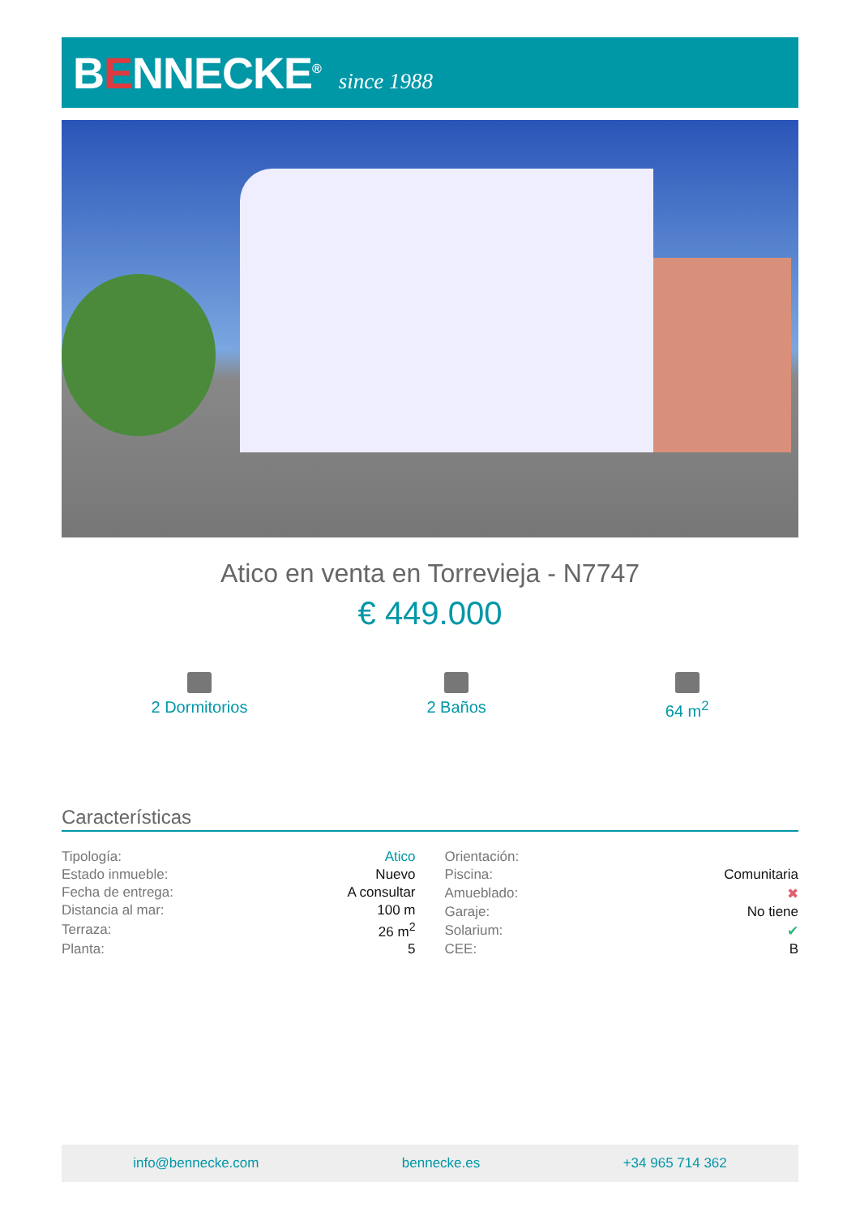BENNECKE<sup>®</sup>
since 1988
Atico en venta en Torrevieja - N7747
€ 449.000
2 Dormitorios 2 Baños 64 m<sup>2</sup>
Características
| Tipología: | Atico |
| Estado inmueble: | Nuevo |
| Fecha de entrega: | A consultar |
| Distancia al mar: | 100 m |
| Terraza: | 26 m<sup>2</sup> |
| Planta: | 5 |
| Orientación: | |
| Piscina: | Comunitaria |
| Amueblado: | ✖ |
| Garaje: | No tiene |
| Solarium: | ✔ |
| CEE: | B |
info@bennecke.com bennecke.es +34 965 714 362